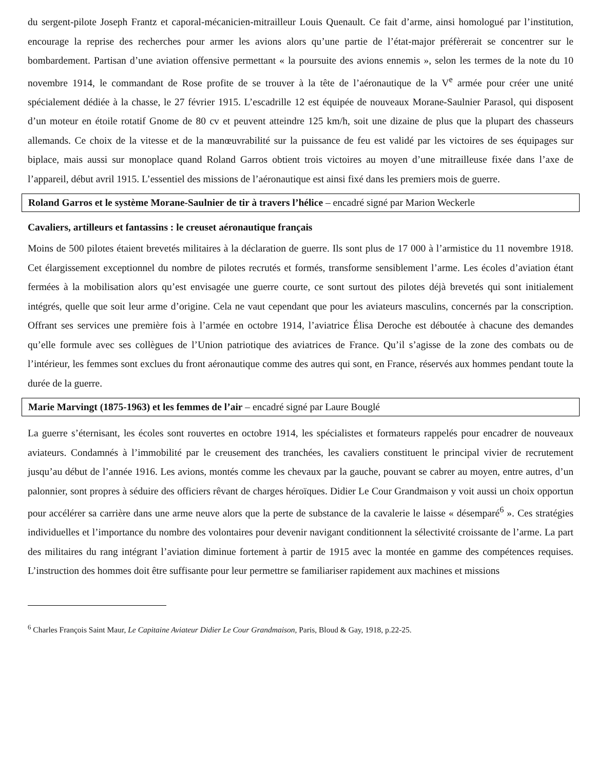du sergent-pilote Joseph Frantz et caporal-mécanicien-mitrailleur Louis Quenault. Ce fait d’arme, ainsi homologué par l’institution, encourage la reprise des recherches pour armer les avions alors qu’une partie de l’état-major préfèrerait se concentrer sur le bombardement. Partisan d’une aviation offensive permettant « la poursuite des avions ennemis », selon les termes de la note du 10 novembre 1914, le commandant de Rose profite de se trouver à la tête de l’aéronautique de la V<sup>e</sup> armée pour créer une unité spécialement dédiée à la chasse, le 27 février 1915. L’escadrille 12 est équipée de nouveaux Morane-Saulnier Parasol, qui disposent d’un moteur en étoile rotatif Gnome de 80 cv et peuvent atteindre 125 km/h, soit une dizaine de plus que la plupart des chasseurs allemands. Ce choix de la vitesse et de la manœuvrabilité sur la puissance de feu est validé par les victoires de ses équipages sur biplace, mais aussi sur monoplace quand Roland Garros obtient trois victoires au moyen d’une mitrailleuse fixée dans l’axe de l’appareil, début avril 1915. L’essentiel des missions de l’aéronautique est ainsi fixé dans les premiers mois de guerre.
Roland Garros et le système Morane-Saulnier de tir à travers l’hélice – encadré signé par Marion Weckerle
Cavaliers, artilleurs et fantassins : le creuset aéronautique français
Moins de 500 pilotes étaient brevetés militaires à la déclaration de guerre. Ils sont plus de 17 000 à l’armistice du 11 novembre 1918. Cet élargissement exceptionnel du nombre de pilotes recrutés et formés, transforme sensiblement l’arme. Les écoles d’aviation étant fermées à la mobilisation alors qu’est envisagée une guerre courte, ce sont surtout des pilotes déjà brevetés qui sont initialement intégrés, quelle que soit leur arme d’origine. Cela ne vaut cependant que pour les aviateurs masculins, concernés par la conscription. Offrant ses services une première fois à l’armée en octobre 1914, l’aviatrice Élisa Deroche est déboutée à chacune des demandes qu’elle formule avec ses collègues de l’Union patriotique des aviatrices de France. Qu’il s’agisse de la zone des combats ou de l’intérieur, les femmes sont exclues du front aéronautique comme des autres qui sont, en France, réservés aux hommes pendant toute la durée de la guerre.
Marie Marvingt (1875-1963) et les femmes de l’air – encadré signé par Laure Bouglé
La guerre s’éternisant, les écoles sont rouvertes en octobre 1914, les spécialistes et formateurs rappelés pour encadrer de nouveaux aviateurs. Condamnés à l’immobilité par le creusement des tranchées, les cavaliers constituent le principal vivier de recrutement jusqu’au début de l’année 1916. Les avions, montés comme les chevaux par la gauche, pouvant se cabrer au moyen, entre autres, d’un palonnier, sont propres à séduire des officiers rêvant de charges héroïques. Didier Le Cour Grandmaison y voit aussi un choix opportun pour accélérer sa carrière dans une arme neuve alors que la perte de substance de la cavalerie le laisse « désemparé<sup>6</sup> ». Ces stratégies individuelles et l’importance du nombre des volontaires pour devenir navigant conditionnent la sélectivité croissante de l’arme. La part des militaires du rang intégrant l’aviation diminue fortement à partir de 1915 avec la montée en gamme des compétences requises. L’instruction des hommes doit être suffisante pour leur permettre se familiariser rapidement aux machines et missions
<sup>6</sup> Charles François Saint Maur, Le Capitaine Aviateur Didier Le Cour Grandmaison, Paris, Bloud & Gay, 1918, p.22-25.